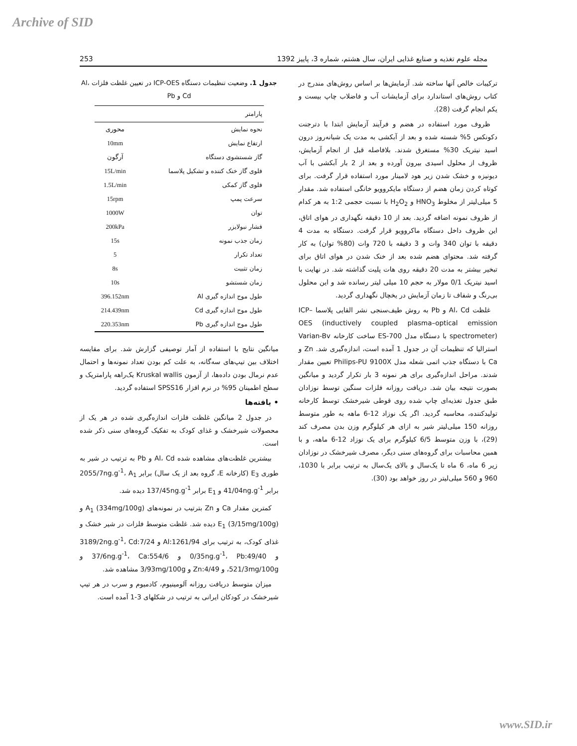Archive of SID
مجله علوم تغذیه و صنایع غذایی ایران، سال هشتم، شماره 3، پاییز 1392 253
ترکیبات خالص آنها ساخته شد. آزمایش‌ها بر اساس روش‌های مندرج در کتاب روش‌های استاندارد برای آزمایشات آب و فاضلاب چاپ بیست و یکم انجام گرفت (28).
ظروف مورد استفاده در هضم و فرآیند آزمایش ابتدا با دترجنت دکونکس 5% شسته شده و بعد از آبکشی به مدت یک شبانه‌روز درون اسید نیتریک 30% مستغرق شدند. بلافاصله قبل از انجام آزمایش، ظروف از محلول اسیدی بیرون آورده و بعد از 2 بار آبکشی با آب دیونیزه و خشک شدن زیر هود لامینار مورد استفاده قرار گرفت. برای کوتاه کردن زمان هضم از دستگاه مایکروویو خانگی استفاده شد. مقدار 5 میلی‌لیتر از مخلوط HNO<sub>3</sub> و H<sub>2</sub>O<sub>2</sub> با نسبت حجمی 1:2 به هر کدام از ظروف نمونه اضافه گردید. بعد از 10 دقیقه نگهداری در هوای اتاق، این ظروف داخل دستگاه ماکروویو قرار گرفت. دستگاه به مدت 4 دقیقه با توان 340 وات و 3 دقیقه با 720 وات (80% توان) به کار گرفته شد. محتوای هضم شده بعد از خنک شدن در هوای اتاق برای تبخیر بیشتر به مدت 20 دقیقه روی هات پلیت گذاشته شد. در نهایت با اسید نیتریک 0/1 مولار به حجم 10 میلی لیتر رسانده شد و این محلول بی‌رنگ و شفاف تا زمان آزمایش در یخچال نگهداری گردید.
غلظت Al، Cd و Pb به روش طیف‌سنجی نشر القایی پلاسما ICP–OES (inductively coupled plasma–optical emission spectrometer) با دستگاه مدل ES-700 ساخت کارخانه Varian-Bv استرالیا که تنظیمات آن در جدول 1 آمده است، اندازه‌گیری شد. Zn و Ca با دستگاه جذب اتمی شعله مدل Philips-PU 9100X تعیین مقدار شدند. مراحل اندازه‌گیری برای هر نمونه 3 بار تکرار گردید و میانگین بصورت نتیجه بیان شد. دریافت روزانه فلزات سنگین توسط نوزادان طبق جدول تغذیه‌ای چاپ شده روی قوطی شیرخشک توسط کارخانه تولیدکننده، محاسبه گردید. اگر یک نوزاد 12-6 ماهه به طور متوسط روزانه 150 میلی‌لیتر شیر به ازای هر کیلوگرم وزن بدن مصرف کند (29)، با وزن متوسط 6/5 کیلوگرم برای یک نوزاد 12-6 ماهه، و با همین محاسبات برای گروه‌های سنی دیگر، مصرف شیرخشک در نوزادان زیر 6 ماه، 6 ماه تا یک‌سال و بالای یک‌سال به ترتیب برابر با 1030، 960 و 560 میلی‌لیتر در روز خواهد بود (30).
جدول 1. وضعیت تنظیمات دستگاه ICP-OES در تعیین غلظت فلزات Al، Cd و Pb
| پارامتر | |
| --- | --- |
| نحوه نمایش | محوری |
| ارتفاع نمایش | 10mm |
| گاز شستشوی دستگاه | آرگون |
| فلوی گاز خنک کننده و تشکیل پلاسما | 15L/min |
| فلوی گاز کمکی | 1.5L/min |
| سرعت پمپ | 15rpm |
| توان | 1000W |
| فشار نبولایزر | 200kPa |
| زمان جذب نمونه | 15s |
| تعداد تکرار | 5 |
| زمان تثبیت | 8s |
| زمان شستشو | 10s |
| طول موج اندازه گیری Al | 396.152nm |
| طول موج اندازه گیری Cd | 214.439nm |
| طول موج اندازه گیری Pb | 220.353nm |
میانگین نتایج با استفاده از آمار توصیفی گزارش شد. برای مقایسه اختلاف بین تیپ‌های سه‌گانه، به علت کم بودن تعداد نمونه‌ها و احتمال عدم نرمال بودن داده‌ها، از آزمون Kruskal wallis یک‌راهه پارامتریک و سطح اطمینان 95% در نرم افزار SPSS16 استفاده گردید.
• یافته‌ها
در جدول 2 میانگین غلظت فلزات اندازه‌گیری شده در هر یک از محصولات شیرخشک و غذای کودک به تفکیک گروه‌های سنی ذکر شده است.
بیشترین غلظت‌های مشاهده شده Al، Cd و Pb به ترتیب در شیر به طوری E<sub>3</sub> (کارخانه E، گروه بعد از یک سال) برابر 2055/7ng.g<sup>-1</sup>، A<sub>1</sub> برابر 41/04ng.g<sup>-1</sup> و E<sub>1</sub> برابر 137/45ng.g<sup>-1</sup> دیده شد.
کمترین مقدار Ca و Zn بترتیب در نمونه‌های A<sub>1</sub> (334mg/100g) و E<sub>1</sub> (3/15mg/100g) دیده شد. غلظت متوسط فلزات در شیر خشک و غذای کودک، به ترتیب برای Al:1261/94 و 3189/2ng.g<sup>-1</sup>، Cd:7/24 و 0/35ng.g<sup>-1</sup>، Pb:49/40 و 37/6ng.g<sup>-1</sup>، Ca:554/6 و 521/3mg/100g، و Zn:4/49 و 3/93mg/100g مشاهده شد.
میزان متوسط دریافت روزانه آلومینیوم، کادمیوم و سرب در هر تیپ شیرخشک در کودکان ایرانی به ترتیب در شکلهای 3-1 آمده است.
www.SID.ir